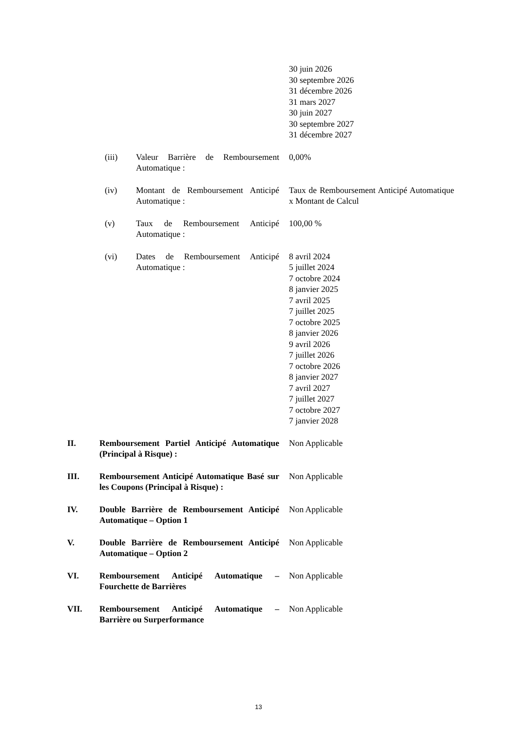30 juin 2026
30 septembre 2026
31 décembre 2026
31 mars 2027
30 juin 2027
30 septembre 2027
31 décembre 2027
(iii) Valeur Barrière de Remboursement Automatique :
0,00%
(iv) Montant de Remboursement Anticipé Automatique :
Taux de Remboursement Anticipé Automatique x Montant de Calcul
(v) Taux de Remboursement Anticipé Automatique :
100,00 %
(vi) Dates de Remboursement Anticipé Automatique :
8 avril 2024
5 juillet 2024
7 octobre 2024
8 janvier 2025
7 avril 2025
7 juillet 2025
7 octobre 2025
8 janvier 2026
9 avril 2026
7 juillet 2026
7 octobre 2026
8 janvier 2027
7 avril 2027
7 juillet 2027
7 octobre 2027
7 janvier 2028
II. Remboursement Partiel Anticipé Automatique (Principal à Risque) :
Non Applicable
III. Remboursement Anticipé Automatique Basé sur les Coupons (Principal à Risque) :
Non Applicable
IV. Double Barrière de Remboursement Anticipé Automatique – Option 1
Non Applicable
V. Double Barrière de Remboursement Anticipé Automatique – Option 2
Non Applicable
VI. Remboursement Anticipé Automatique – Fourchette de Barrières
Non Applicable
VII. Remboursement Anticipé Automatique – Barrière ou Surperformance
Non Applicable
13